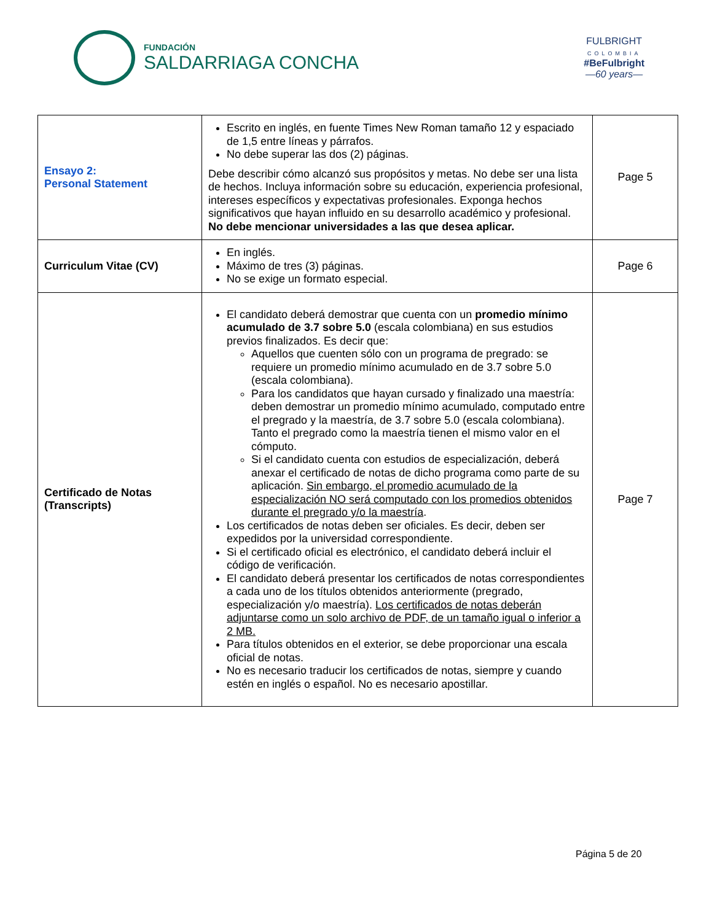FUNDACIÓN
SALDARRIAGA CONCHA
FULBRIGHT
COLOMBIA
#BeFulbright
—60 years—
| Ensayo 2: Personal Statement | Escrito en inglés, en fuente Times New Roman tamaño 12 y espaciado de 1,5 entre líneas y párrafos. No debe superar las dos (2) páginas. Debe describir cómo alcanzó sus propósitos y metas. No debe ser una lista de hechos. Incluya información sobre su educación, experiencia profesional, intereses específicos y expectativas profesionales. Exponga hechos significativos que hayan influido en su desarrollo académico y profesional. No debe mencionar universidades a las que desea aplicar. | Page 5 |
| Curriculum Vitae (CV) | En inglés. Máximo de tres (3) páginas. No se exige un formato especial. | Page 6 |
| Certificado de Notas (Transcripts) | El candidato deberá demostrar que cuenta con un promedio mínimo acumulado de 3.7 sobre 5.0 (escala colombiana) en sus estudios previos finalizados. Es decir que: Aquellos que cuenten sólo con un programa de pregrado: se requiere un promedio mínimo acumulado en de 3.7 sobre 5.0 (escala colombiana). Para los candidatos que hayan cursado y finalizado una maestría: deben demostrar un promedio mínimo acumulado, computado entre el pregrado y la maestría, de 3.7 sobre 5.0 (escala colombiana). Tanto el pregrado como la maestría tienen el mismo valor en el cómputo. Si el candidato cuenta con estudios de especialización, deberá anexar el certificado de notas de dicho programa como parte de su aplicación. Sin embargo, el promedio acumulado de la especialización NO será computado con los promedios obtenidos durante el pregrado y/o la maestría . Los certificados de notas deben ser oficiales. Es decir, deben ser expedidos por la universidad correspondiente. Si el certificado oficial es electrónico, el candidato deberá incluir el código de verificación. El candidato deberá presentar los certificados de notas correspondientes a cada uno de los títulos obtenidos anteriormente (pregrado, especialización y/o maestría). Los certificados de notas deberán adjuntarse como un solo archivo de PDF, de un tamaño igual o inferior a 2 MB. Para títulos obtenidos en el exterior, se debe proporcionar una escala oficial de notas. No es necesario traducir los certificados de notas, siempre y cuando estén en inglés o español. No es necesario apostillar. | Page 7 |
Página 5 de 20